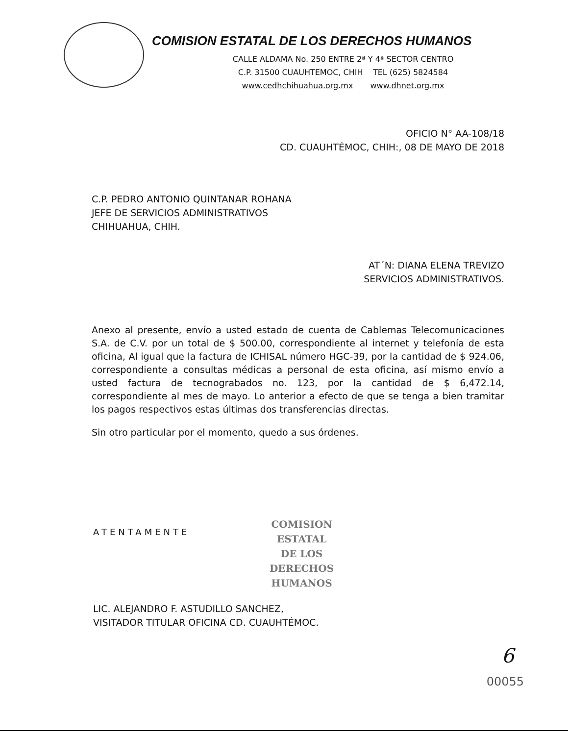COMISION ESTATAL DE LOS DERECHOS HUMANOS
CALLE ALDAMA No. 250 ENTRE 2ª Y 4ª SECTOR CENTRO
C.P. 31500 CUAUHTEMOC, CHIH TEL (625) 5824584
www.cedhchihuahua.org.mx www.dhnet.org.mx
OFICIO N° AA-108/18
CD. CUAUHTÉMOC, CHIH:, 08 DE MAYO DE 2018
C.P. PEDRO ANTONIO QUINTANAR ROHANA
JEFE DE SERVICIOS ADMINISTRATIVOS
CHIHUAHUA, CHIH.
AT´N: DIANA ELENA TREVIZO
SERVICIOS ADMINISTRATIVOS.
Anexo al presente, envío a usted estado de cuenta de Cablemas Telecomunicaciones S.A. de C.V. por un total de $ 500.00, correspondiente al internet y telefonía de esta oficina, Al igual que la factura de ICHISAL número HGC-39, por la cantidad de $ 924.06, correspondiente a consultas médicas a personal de esta oficina, así mismo envío a usted factura de tecnograbados no. 123, por la cantidad de $ 6,472.14, correspondiente al mes de mayo. Lo anterior a efecto de que se tenga a bien tramitar los pagos respectivos estas últimas dos transferencias directas.
Sin otro particular por el momento, quedo a sus órdenes.
ATENTAMENTE
COMISION
ESTATAL
DE LOS
DERECHOS
HUMANOS
LIC. ALEJANDRO F. ASTUDILLO SANCHEZ,
VISITADOR TITULAR OFICINA CD. CUAUHTÉMOC.
6
00055